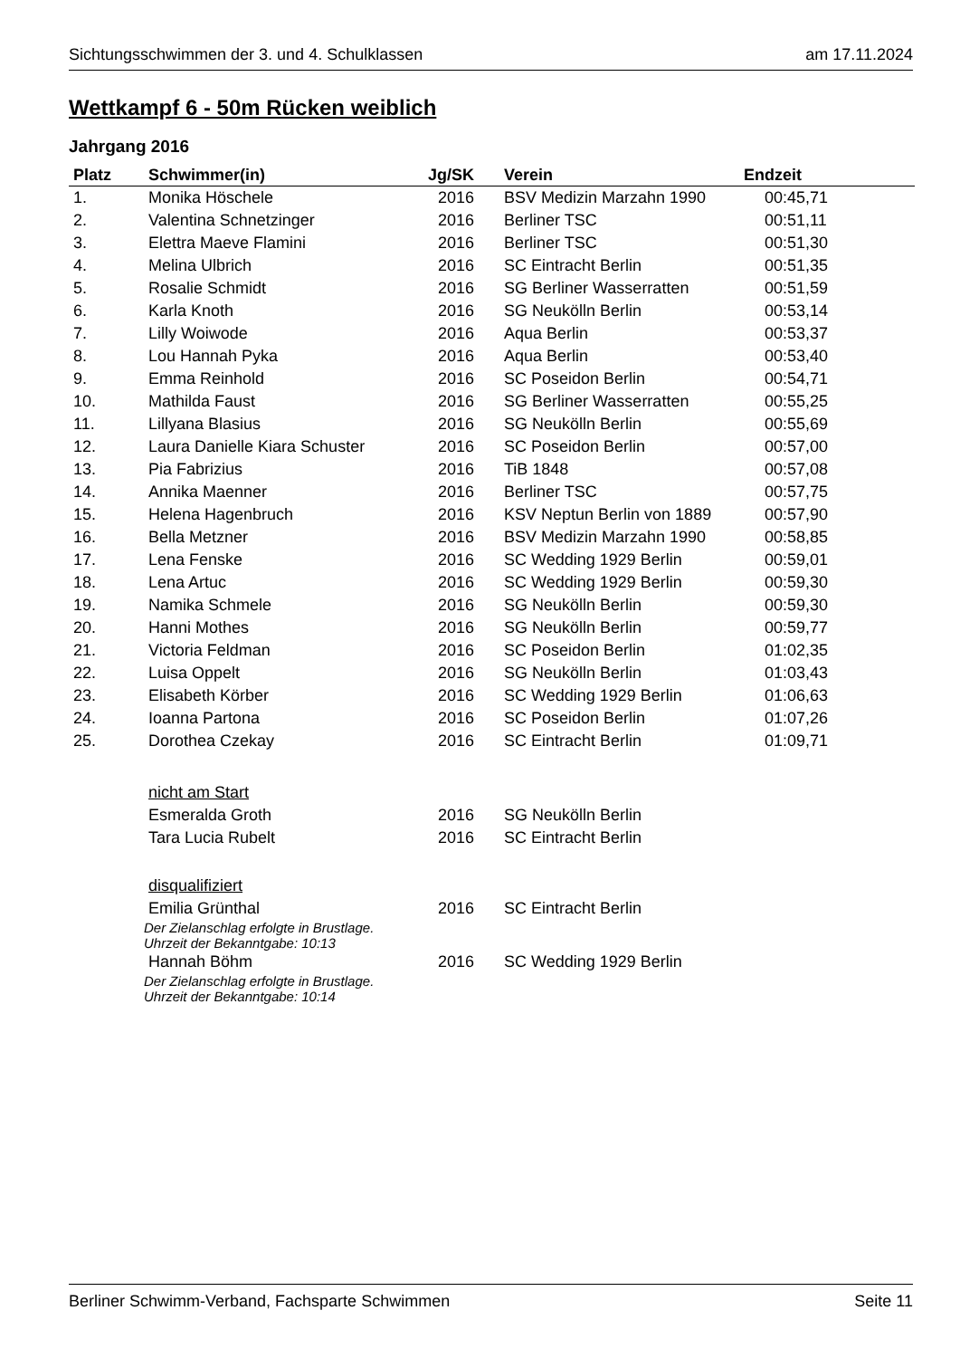Sichtungsschwimmen der 3. und 4. Schulklassen am 17.11.2024
Wettkampf 6 - 50m Rücken weiblich
Jahrgang 2016
| Platz | Schwimmer(in) | Jg/SK | Verein | Endzeit |
| --- | --- | --- | --- | --- |
| 1. | Monika Höschele | 2016 | BSV Medizin Marzahn 1990 | 00:45,71 |
| 2. | Valentina Schnetzinger | 2016 | Berliner TSC | 00:51,11 |
| 3. | Elettra Maeve Flamini | 2016 | Berliner TSC | 00:51,30 |
| 4. | Melina Ulbrich | 2016 | SC Eintracht Berlin | 00:51,35 |
| 5. | Rosalie Schmidt | 2016 | SG Berliner Wasserratten | 00:51,59 |
| 6. | Karla Knoth | 2016 | SG Neukölln Berlin | 00:53,14 |
| 7. | Lilly Woiwode | 2016 | Aqua Berlin | 00:53,37 |
| 8. | Lou Hannah Pyka | 2016 | Aqua Berlin | 00:53,40 |
| 9. | Emma Reinhold | 2016 | SC Poseidon Berlin | 00:54,71 |
| 10. | Mathilda Faust | 2016 | SG Berliner Wasserratten | 00:55,25 |
| 11. | Lillyana Blasius | 2016 | SG Neukölln Berlin | 00:55,69 |
| 12. | Laura Danielle Kiara Schuster | 2016 | SC Poseidon Berlin | 00:57,00 |
| 13. | Pia Fabrizius | 2016 | TiB 1848 | 00:57,08 |
| 14. | Annika Maenner | 2016 | Berliner TSC | 00:57,75 |
| 15. | Helena Hagenbruch | 2016 | KSV Neptun Berlin von 1889 | 00:57,90 |
| 16. | Bella Metzner | 2016 | BSV Medizin Marzahn 1990 | 00:58,85 |
| 17. | Lena Fenske | 2016 | SC Wedding 1929 Berlin | 00:59,01 |
| 18. | Lena Artuc | 2016 | SC Wedding 1929 Berlin | 00:59,30 |
| 19. | Namika Schmele | 2016 | SG Neukölln Berlin | 00:59,30 |
| 20. | Hanni Mothes | 2016 | SG Neukölln Berlin | 00:59,77 |
| 21. | Victoria Feldman | 2016 | SC Poseidon Berlin | 01:02,35 |
| 22. | Luisa Oppelt | 2016 | SG Neukölln Berlin | 01:03,43 |
| 23. | Elisabeth Körber | 2016 | SC Wedding 1929 Berlin | 01:06,63 |
| 24. | Ioanna Partona | 2016 | SC Poseidon Berlin | 01:07,26 |
| 25. | Dorothea Czekay | 2016 | SC Eintracht Berlin | 01:09,71 |
| | nicht am Start | | | |
| | Esmeralda Groth | 2016 | SG Neukölln Berlin | |
| | Tara Lucia Rubelt | 2016 | SC Eintracht Berlin | |
| | disqualifiziert | | | |
| | Emilia Grünthal | 2016 | SC Eintracht Berlin | |
| | Der Zielanschlag erfolgte in Brustlage. Uhrzeit der Bekanntgabe: 10:13 | | | |
| | Hannah Böhm | 2016 | SC Wedding 1929 Berlin | |
| | Der Zielanschlag erfolgte in Brustlage. Uhrzeit der Bekanntgabe: 10:14 | | | |
Berliner Schwimm-Verband, Fachsparte Schwimmen Seite 11